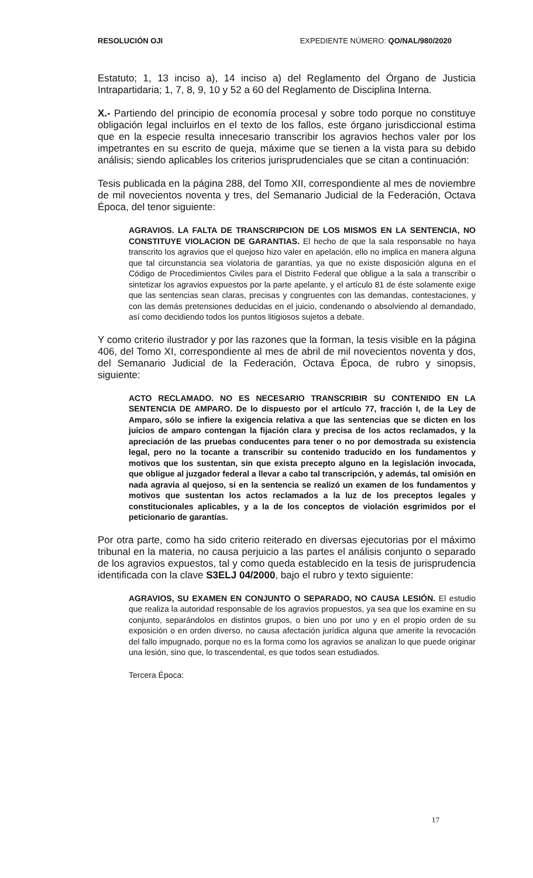RESOLUCIÓN OJI EXPEDIENTE NÚMERO: QO/NAL/980/2020
Estatuto; 1, 13 inciso a), 14 inciso a) del Reglamento del Órgano de Justicia Intrapartidaria; 1, 7, 8, 9, 10 y 52 a 60 del Reglamento de Disciplina Interna.
X.- Partiendo del principio de economía procesal y sobre todo porque no constituye obligación legal incluirlos en el texto de los fallos, este órgano jurisdiccional estima que en la especie resulta innecesario transcribir los agravios hechos valer por los impetrantes en su escrito de queja, máxime que se tienen a la vista para su debido análisis; siendo aplicables los criterios jurisprudenciales que se citan a continuación:
Tesis publicada en la página 288, del Tomo XII, correspondiente al mes de noviembre de mil novecientos noventa y tres, del Semanario Judicial de la Federación, Octava Época, del tenor siguiente:
AGRAVIOS. LA FALTA DE TRANSCRIPCION DE LOS MISMOS EN LA SENTENCIA, NO CONSTITUYE VIOLACION DE GARANTIAS. El hecho de que la sala responsable no haya transcrito los agravios que el quejoso hizo valer en apelación, ello no implica en manera alguna que tal circunstancia sea violatoria de garantías, ya que no existe disposición alguna en el Código de Procedimientos Civiles para el Distrito Federal que obligue a la sala a transcribir o sintetizar los agravios expuestos por la parte apelante, y el artículo 81 de éste solamente exige que las sentencias sean claras, precisas y congruentes con las demandas, contestaciones, y con las demás pretensiones deducidas en el juicio, condenando o absolviendo al demandado, así como decidiendo todos los puntos litigiosos sujetos a debate.
Y como criterio ilustrador y por las razones que la forman, la tesis visible en la página 406, del Tomo XI, correspondiente al mes de abril de mil novecientos noventa y dos, del Semanario Judicial de la Federación, Octava Época, de rubro y sinopsis, siguiente:
ACTO RECLAMADO. NO ES NECESARIO TRANSCRIBIR SU CONTENIDO EN LA SENTENCIA DE AMPARO. De lo dispuesto por el artículo 77, fracción I, de la Ley de Amparo, sólo se infiere la exigencia relativa a que las sentencias que se dicten en los juicios de amparo contengan la fijación clara y precisa de los actos reclamados, y la apreciación de las pruebas conducentes para tener o no por demostrada su existencia legal, pero no la tocante a transcribir su contenido traducido en los fundamentos y motivos que los sustentan, sin que exista precepto alguno en la legislación invocada, que obligue al juzgador federal a llevar a cabo tal transcripción, y además, tal omisión en nada agravia al quejoso, si en la sentencia se realizó un examen de los fundamentos y motivos que sustentan los actos reclamados a la luz de los preceptos legales y constitucionales aplicables, y a la de los conceptos de violación esgrimidos por el peticionario de garantías.
Por otra parte, como ha sido criterio reiterado en diversas ejecutorias por el máximo tribunal en la materia, no causa perjuicio a las partes el análisis conjunto o separado de los agravios expuestos, tal y como queda establecido en la tesis de jurisprudencia identificada con la clave S3ELJ 04/2000, bajo el rubro y texto siguiente:
AGRAVIOS, SU EXAMEN EN CONJUNTO O SEPARADO, NO CAUSA LESIÓN. El estudio que realiza la autoridad responsable de los agravios propuestos, ya sea que los examine en su conjunto, separándolos en distintos grupos, o bien uno por uno y en el propio orden de su exposición o en orden diverso, no causa afectación jurídica alguna que amerite la revocación del fallo impugnado, porque no es la forma como los agravios se analizan lo que puede originar una lesión, sino que, lo trascendental, es que todos sean estudiados.
Tercera Época:
17